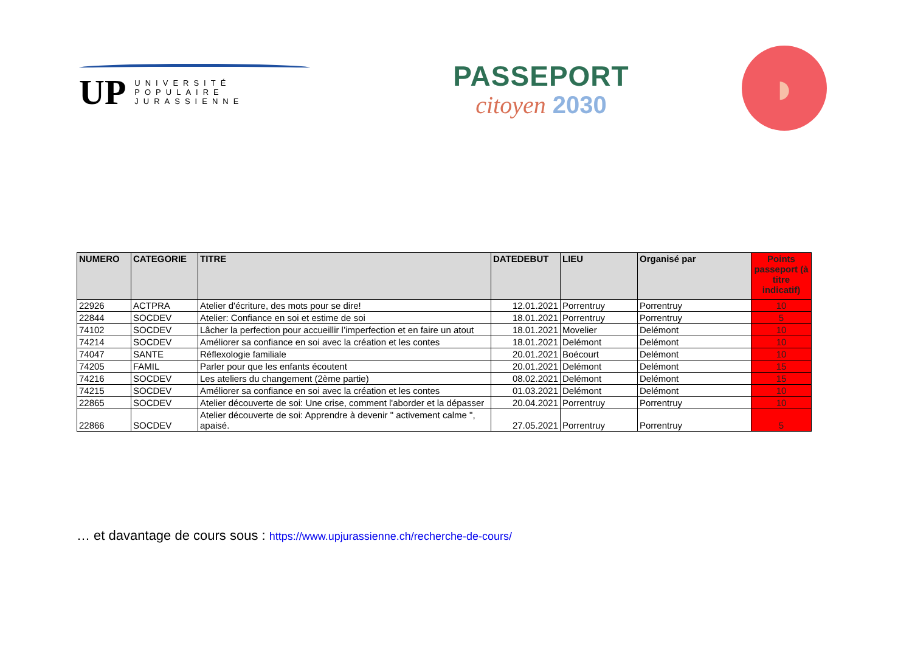UP UNIVERSITÉ
POPULAIRE
JURASSIENNE
PASSEPORT
citoyen 2030
◗
| NUMERO | CATEGORIE | TITRE | DATEDEBUT | LIEU | Organisé par | Points passeport (à titre indicatif) |
| --- | --- | --- | --- | --- | --- | --- |
| 22926 | ACTPRA | Atelier d'écriture, des mots pour se dire! | 12.01.2021 | Porrentruy | Porrentruy | 10 |
| 22844 | SOCDEV | Atelier: Confiance en soi et estime de soi | 18.01.2021 | Porrentruy | Porrentruy | 5 |
| 74102 | SOCDEV | Lâcher la perfection pour accueillir l’imperfection et en faire un atout | 18.01.2021 | Movelier | Delémont | 10 |
| 74214 | SOCDEV | Améliorer sa confiance en soi avec la création et les contes | 18.01.2021 | Delémont | Delémont | 10 |
| 74047 | SANTE | Réflexologie familiale | 20.01.2021 | Boécourt | Delémont | 10 |
| 74205 | FAMIL | Parler pour que les enfants écoutent | 20.01.2021 | Delémont | Delémont | 15 |
| 74216 | SOCDEV | Les ateliers du changement (2ème partie) | 08.02.2021 | Delémont | Delémont | 15 |
| 74215 | SOCDEV | Améliorer sa confiance en soi avec la création et les contes | 01.03.2021 | Delémont | Delémont | 10 |
| 22865 | SOCDEV | Atelier découverte de soi: Une crise, comment l'aborder et la dépasser | 20.04.2021 | Porrentruy | Porrentruy | 10 |
| 22866 | SOCDEV | Atelier découverte de soi: Apprendre à devenir " activement calme ", apaisé. | 27.05.2021 | Porrentruy | Porrentruy | 5 |
… et davantage de cours sous : https://www.upjurassienne.ch/recherche-de-cours/